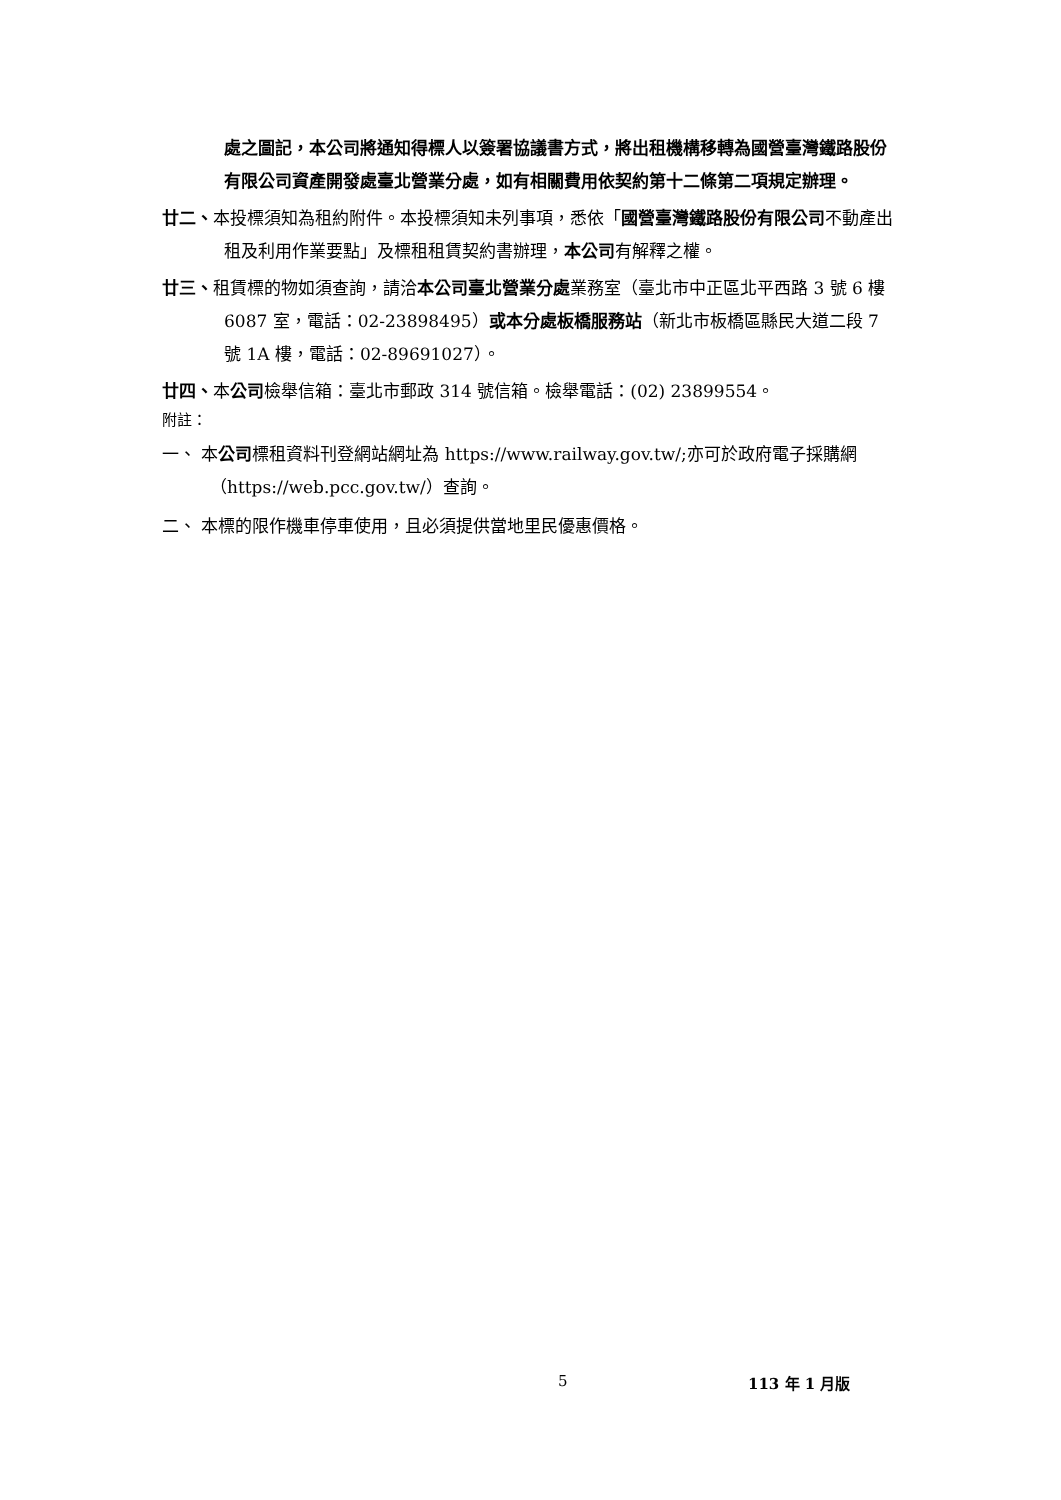處之圖記，本公司將通知得標人以簽署協議書方式，將出租機構移轉為國營臺灣鐵路股份有限公司資產開發處臺北營業分處，如有相關費用依契約第十二條第二項規定辦理。
廿二、本投標須知為租約附件。本投標須知未列事項，悉依「國營臺灣鐵路股份有限公司不動產出租及利用作業要點」及標租租賃契約書辦理，本公司有解釋之權。
廿三、租賃標的物如須查詢，請洽本公司臺北營業分處業務室（臺北市中正區北平西路 3 號 6 樓 6087 室，電話：02-23898495）或本分處板橋服務站（新北市板橋區縣民大道二段 7 號 1A 樓，電話：02-89691027）。
廿四、本公司檢舉信箱：臺北市郵政 314 號信箱。檢舉電話：(02) 23899554。
附註：
一、 本公司標租資料刊登網站網址為 https://www.railway.gov.tw/;亦可於政府電子採購網（https://web.pcc.gov.tw/）查詢。
二、 本標的限作機車停車使用，且必須提供當地里民優惠價格。
5 113 年 1 月版